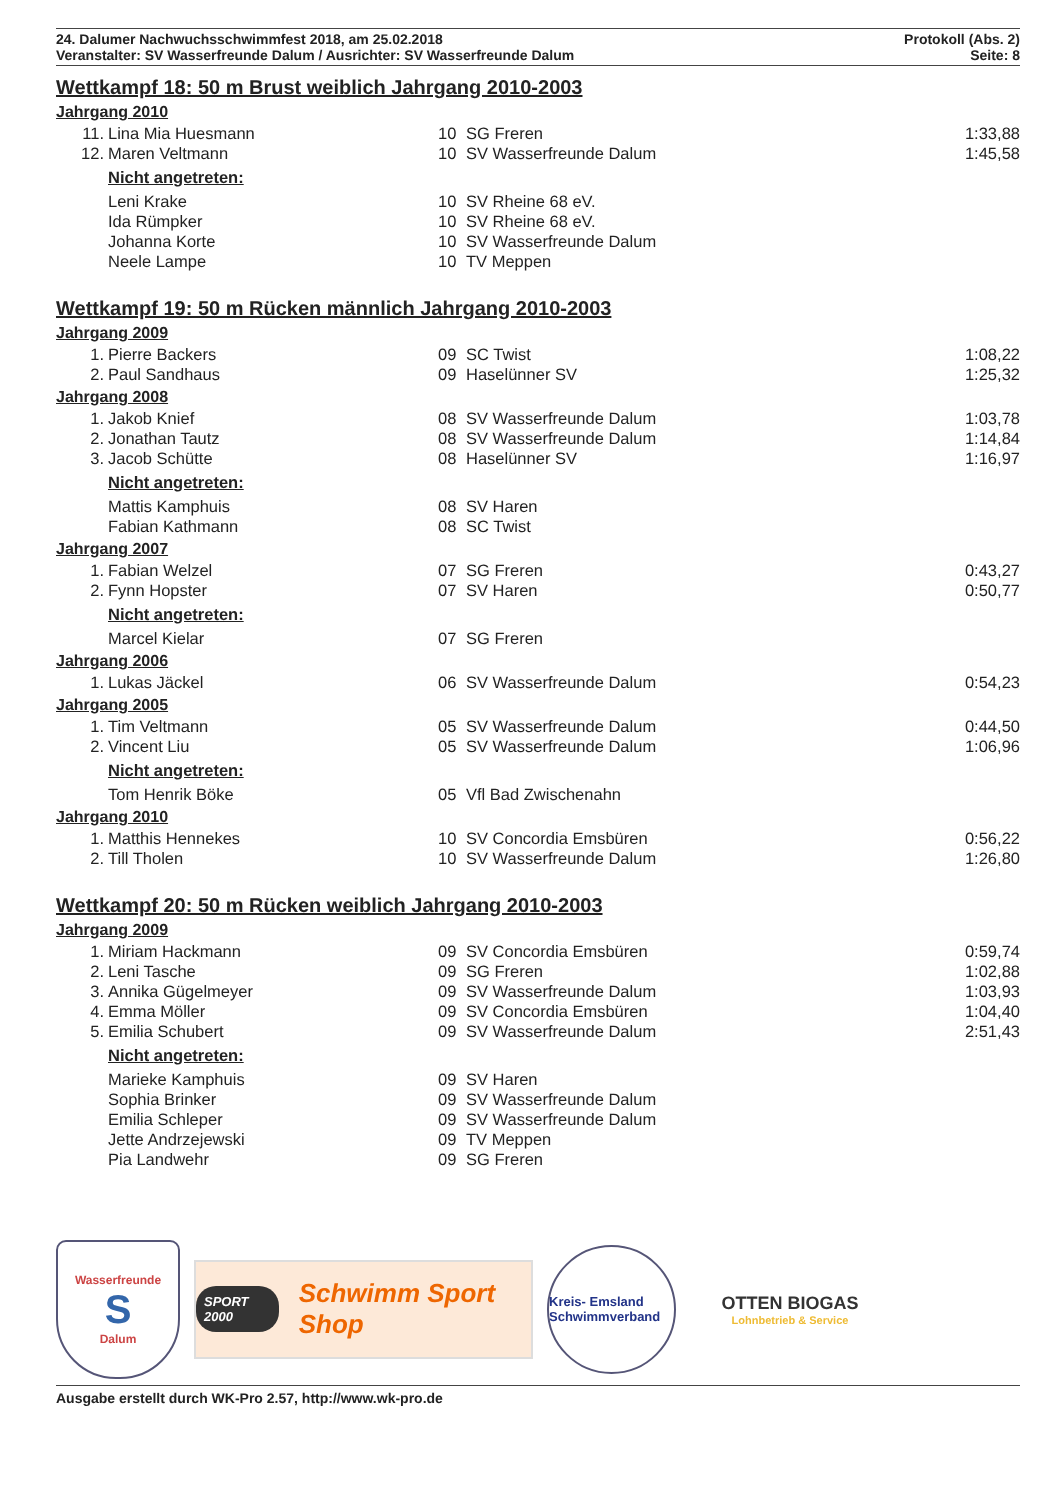24. Dalumer Nachwuchsschwimmfest 2018, am 25.02.2018
Veranstalter: SV Wasserfreunde Dalum / Ausrichter: SV Wasserfreunde Dalum
Protokoll (Abs. 2)
Seite: 8
Wettkampf 18: 50 m Brust weiblich Jahrgang 2010-2003
Jahrgang 2010
| 11. | Lina Mia Huesmann | 10 | SG Freren | 1:33,88 |
| 12. | Maren Veltmann | 10 | SV Wasserfreunde Dalum | 1:45,58 |
| | Nicht angetreten: | | | |
| | Leni Krake | 10 | SV Rheine 68 eV. | |
| | Ida Rümpker | 10 | SV Rheine 68 eV. | |
| | Johanna Korte | 10 | SV Wasserfreunde Dalum | |
| | Neele Lampe | 10 | TV Meppen | |
Wettkampf 19: 50 m Rücken männlich Jahrgang 2010-2003
Jahrgang 2009
| 1. | Pierre Backers | 09 | SC Twist | 1:08,22 |
| 2. | Paul Sandhaus | 09 | Haselünner SV | 1:25,32 |
Jahrgang 2008
| 1. | Jakob Knief | 08 | SV Wasserfreunde Dalum | 1:03,78 |
| 2. | Jonathan Tautz | 08 | SV Wasserfreunde Dalum | 1:14,84 |
| 3. | Jacob Schütte | 08 | Haselünner SV | 1:16,97 |
| | Nicht angetreten: | | | |
| | Mattis Kamphuis | 08 | SV Haren | |
| | Fabian Kathmann | 08 | SC Twist | |
Jahrgang 2007
| 1. | Fabian Welzel | 07 | SG Freren | 0:43,27 |
| 2. | Fynn Hopster | 07 | SV Haren | 0:50,77 |
| | Nicht angetreten: | | | |
| | Marcel Kielar | 07 | SG Freren | |
Jahrgang 2006
| 1. | Lukas Jäckel | 06 | SV Wasserfreunde Dalum | 0:54,23 |
Jahrgang 2005
| 1. | Tim Veltmann | 05 | SV Wasserfreunde Dalum | 0:44,50 |
| 2. | Vincent Liu | 05 | SV Wasserfreunde Dalum | 1:06,96 |
| | Nicht angetreten: | | | |
| | Tom Henrik Böke | 05 | Vfl Bad Zwischenahn | |
Jahrgang 2010
| 1. | Matthis Hennekes | 10 | SV Concordia Emsbüren | 0:56,22 |
| 2. | Till Tholen | 10 | SV Wasserfreunde Dalum | 1:26,80 |
Wettkampf 20: 50 m Rücken weiblich Jahrgang 2010-2003
Jahrgang 2009
| 1. | Miriam Hackmann | 09 | SV Concordia Emsbüren | 0:59,74 |
| 2. | Leni Tasche | 09 | SG Freren | 1:02,88 |
| 3. | Annika Gügelmeyer | 09 | SV Wasserfreunde Dalum | 1:03,93 |
| 4. | Emma Möller | 09 | SV Concordia Emsbüren | 1:04,40 |
| 5. | Emilia Schubert | 09 | SV Wasserfreunde Dalum | 2:51,43 |
| | Nicht angetreten: | | | |
| | Marieke Kamphuis | 09 | SV Haren | |
| | Sophia Brinker | 09 | SV Wasserfreunde Dalum | |
| | Emilia Schleper | 09 | SV Wasserfreunde Dalum | |
| | Jette Andrzejewski | 09 | TV Meppen | |
| | Pia Landwehr | 09 | SG Freren | |
Wasserfreunde
S
Dalum
SPORT 2000 Schwimm Sport Shop
Kreis- Emsland Schwimmverband
OTTEN BIOGAS
Lohnbetrieb & Service
Ausgabe erstellt durch WK-Pro 2.57, http://www.wk-pro.de